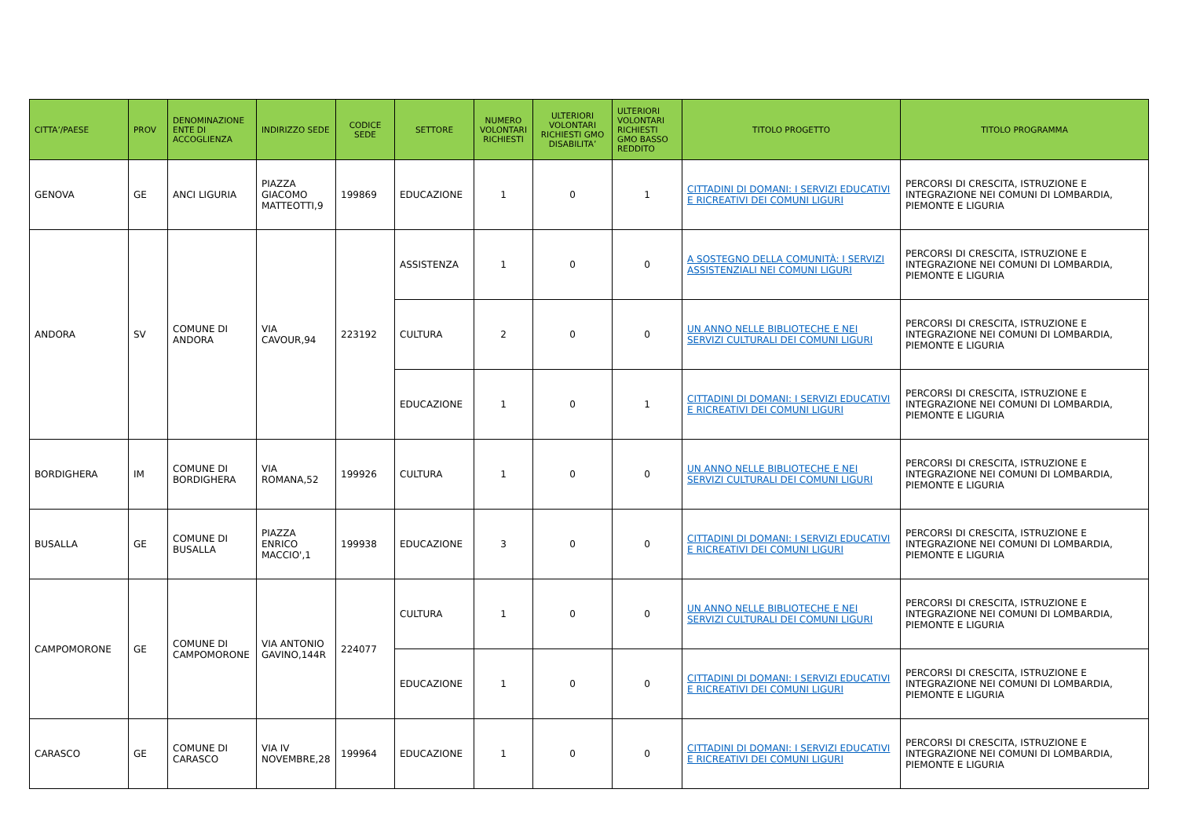| CITTA’/PAESE | PROV | DENOMINAZIONE ENTE DI ACCOGLIENZA | INDIRIZZO SEDE | CODICE SEDE | SETTORE | NUMERO VOLONTARI RICHIESTI | ULTERIORI VOLONTARI RICHIESTI GMO DISABILITA’ | ULTERIORI VOLONTARI RICHIESTI GMO BASSO REDDITO | TITOLO PROGETTO | TITOLO PROGRAMMA |
| --- | --- | --- | --- | --- | --- | --- | --- | --- | --- | --- |
| GENOVA | GE | ANCI LIGURIA | PIAZZA GIACOMO MATTEOTTI,9 | 199869 | EDUCAZIONE | 1 | 0 | 1 | CITTADINI DI DOMANI: I SERVIZI EDUCATIVI E RICREATIVI DEI COMUNI LIGURI | PERCORSI DI CRESCITA, ISTRUZIONE E INTEGRAZIONE NEI COMUNI DI LOMBARDIA, PIEMONTE E LIGURIA |
| ANDORA | SV | COMUNE DI ANDORA | VIA CAVOUR,94 | 223192 | ASSISTENZA | 1 | 0 | 0 | A SOSTEGNO DELLA COMUNITÀ: I SERVIZI ASSISTENZIALI NEI COMUNI LIGURI | PERCORSI DI CRESCITA, ISTRUZIONE E INTEGRAZIONE NEI COMUNI DI LOMBARDIA, PIEMONTE E LIGURIA |
| | | | | | CULTURA | 2 | 0 | 0 | UN ANNO NELLE BIBLIOTECHE E NEI SERVIZI CULTURALI DEI COMUNI LIGURI | PERCORSI DI CRESCITA, ISTRUZIONE E INTEGRAZIONE NEI COMUNI DI LOMBARDIA, PIEMONTE E LIGURIA |
| | | | | | EDUCAZIONE | 1 | 0 | 1 | CITTADINI DI DOMANI: I SERVIZI EDUCATIVI E RICREATIVI DEI COMUNI LIGURI | PERCORSI DI CRESCITA, ISTRUZIONE E INTEGRAZIONE NEI COMUNI DI LOMBARDIA, PIEMONTE E LIGURIA |
| BORDIGHERA | IM | COMUNE DI BORDIGHERA | VIA ROMANA,52 | 199926 | CULTURA | 1 | 0 | 0 | UN ANNO NELLE BIBLIOTECHE E NEI SERVIZI CULTURALI DEI COMUNI LIGURI | PERCORSI DI CRESCITA, ISTRUZIONE E INTEGRAZIONE NEI COMUNI DI LOMBARDIA, PIEMONTE E LIGURIA |
| BUSALLA | GE | COMUNE DI BUSALLA | PIAZZA ENRICO MACCIO',1 | 199938 | EDUCAZIONE | 3 | 0 | 0 | CITTADINI DI DOMANI: I SERVIZI EDUCATIVI E RICREATIVI DEI COMUNI LIGURI | PERCORSI DI CRESCITA, ISTRUZIONE E INTEGRAZIONE NEI COMUNI DI LOMBARDIA, PIEMONTE E LIGURIA |
| CAMPOMORONE | GE | COMUNE DI CAMPOMORONE | VIA ANTONIO GAVINO,144R | 224077 | CULTURA | 1 | 0 | 0 | UN ANNO NELLE BIBLIOTECHE E NEI SERVIZI CULTURALI DEI COMUNI LIGURI | PERCORSI DI CRESCITA, ISTRUZIONE E INTEGRAZIONE NEI COMUNI DI LOMBARDIA, PIEMONTE E LIGURIA |
| | | | | | EDUCAZIONE | 1 | 0 | 0 | CITTADINI DI DOMANI: I SERVIZI EDUCATIVI E RICREATIVI DEI COMUNI LIGURI | PERCORSI DI CRESCITA, ISTRUZIONE E INTEGRAZIONE NEI COMUNI DI LOMBARDIA, PIEMONTE E LIGURIA |
| CARASCO | GE | COMUNE DI CARASCO | VIA IV NOVEMBRE,28 | 199964 | EDUCAZIONE | 1 | 0 | 0 | CITTADINI DI DOMANI: I SERVIZI EDUCATIVI E RICREATIVI DEI COMUNI LIGURI | PERCORSI DI CRESCITA, ISTRUZIONE E INTEGRAZIONE NEI COMUNI DI LOMBARDIA, PIEMONTE E LIGURIA |